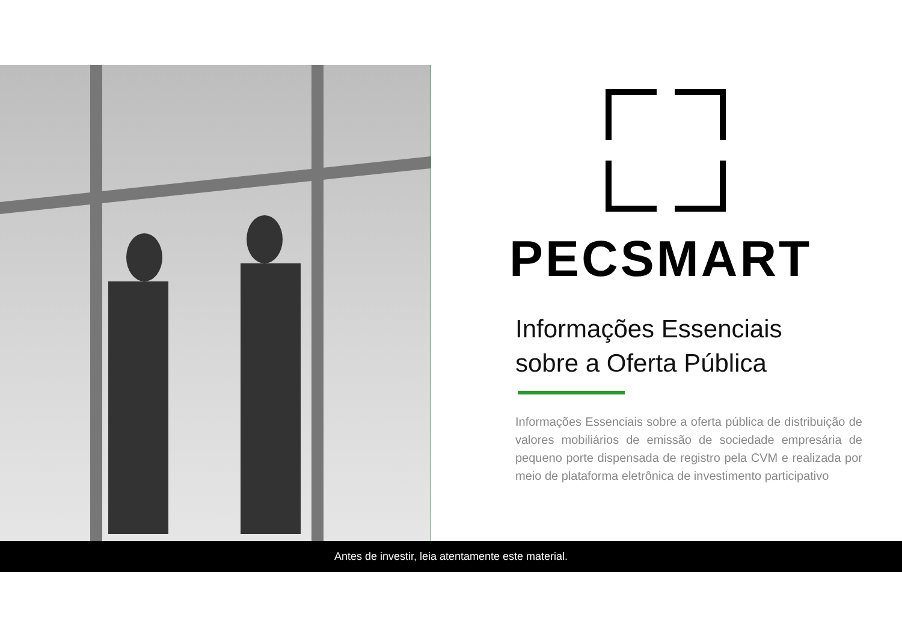PECSMART
Informações Essenciais
sobre a Oferta Pública
Informações Essenciais sobre a oferta pública de distribuição de valores mobiliários de emissão de sociedade empresária de pequeno porte dispensada de registro pela CVM e realizada por meio de plataforma eletrônica de investimento participativo
Antes de investir, leia atentamente este material.